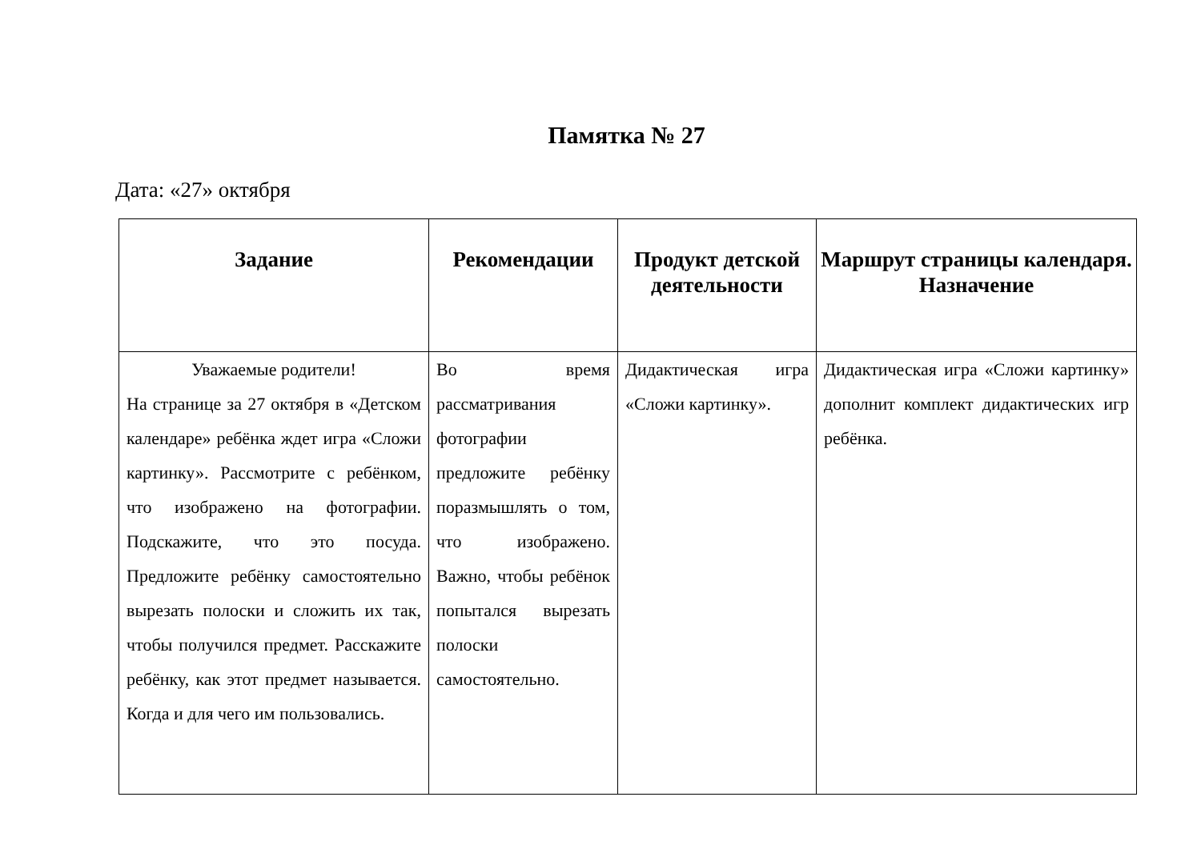Памятка № 27
Дата: «27» октября
| Задание | Рекомендации | Продукт детской деятельности | Маршрут страницы календаря. Назначение |
| --- | --- | --- | --- |
| Уважаемые родители! На странице за 27 октября в «Детском календаре» ребёнка ждет игра «Сложи картинку». Рассмотрите с ребёнком, что изображено на фотографии. Подскажите, что это посуда. Предложите ребёнку самостоятельно вырезать полоски и сложить их так, чтобы получился предмет. Расскажите ребёнку, как этот предмет называется. Когда и для чего им пользовались. | Во время рассматривания фотографии предложите ребёнку поразмышлять о том, что изображено. Важно, чтобы ребёнок попытался вырезать полоски самостоятельно. | Дидактическая игра «Сложи картинку». | Дидактическая игра «Сложи картинку» дополнит комплект дидактических игр ребёнка. |